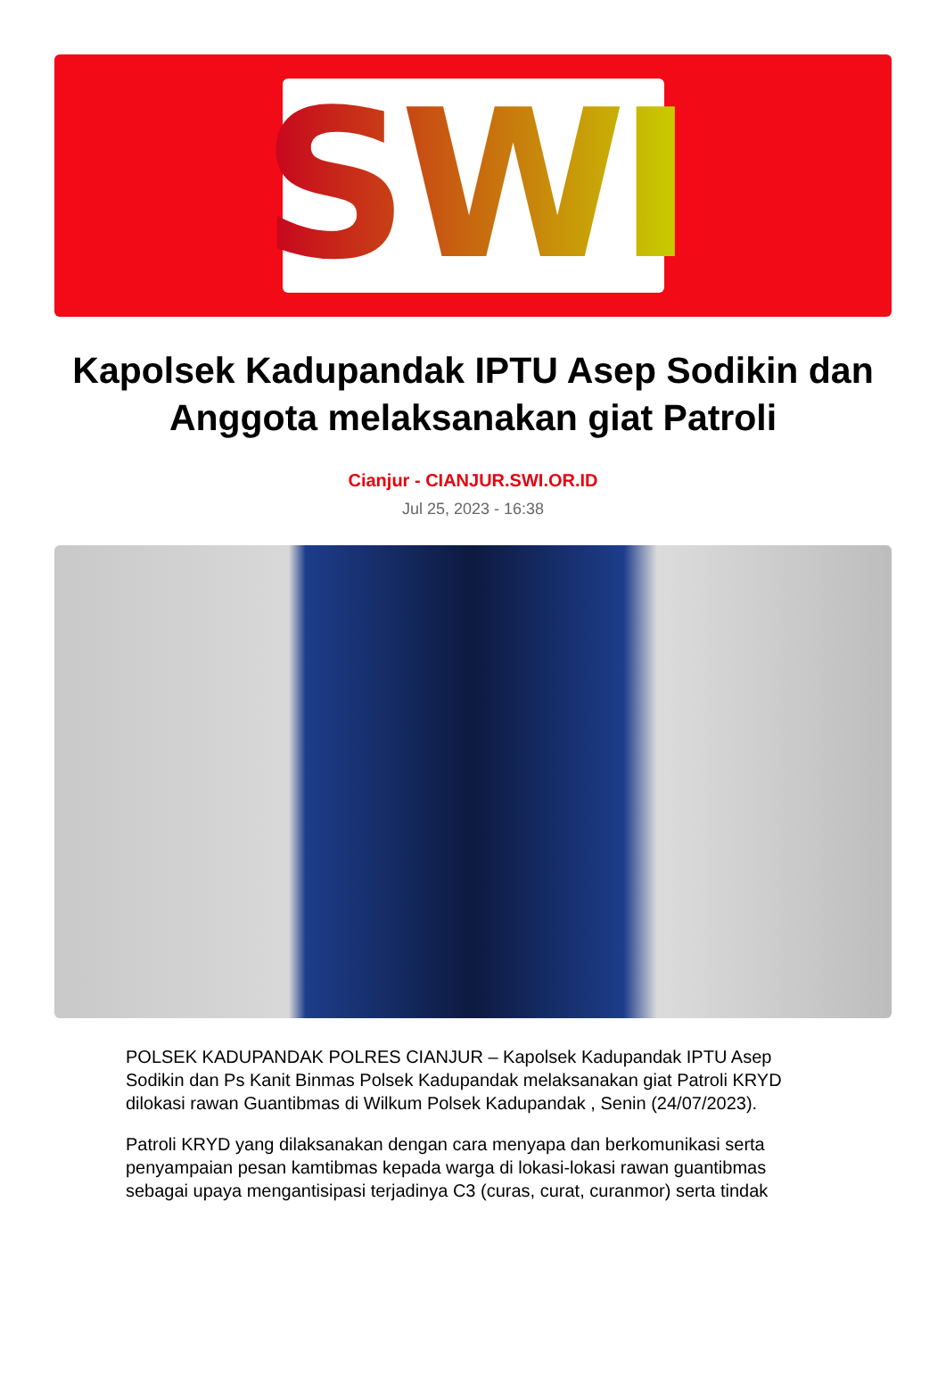SWI
Kapolsek Kadupandak IPTU Asep Sodikin dan Anggota melaksanakan giat Patroli
Cianjur - CIANJUR.SWI.OR.ID
Jul 25, 2023 - 16:38
POLSEK KADUPANDAK POLRES CIANJUR – Kapolsek Kadupandak IPTU Asep Sodikin dan Ps Kanit Binmas Polsek Kadupandak melaksanakan giat Patroli KRYD dilokasi rawan Guantibmas di Wilkum Polsek Kadupandak , Senin (24/07/2023).
Patroli KRYD yang dilaksanakan dengan cara menyapa dan berkomunikasi serta penyampaian pesan kamtibmas kepada warga di lokasi-lokasi rawan guantibmas sebagai upaya mengantisipasi terjadinya C3 (curas, curat, curanmor) serta tindak